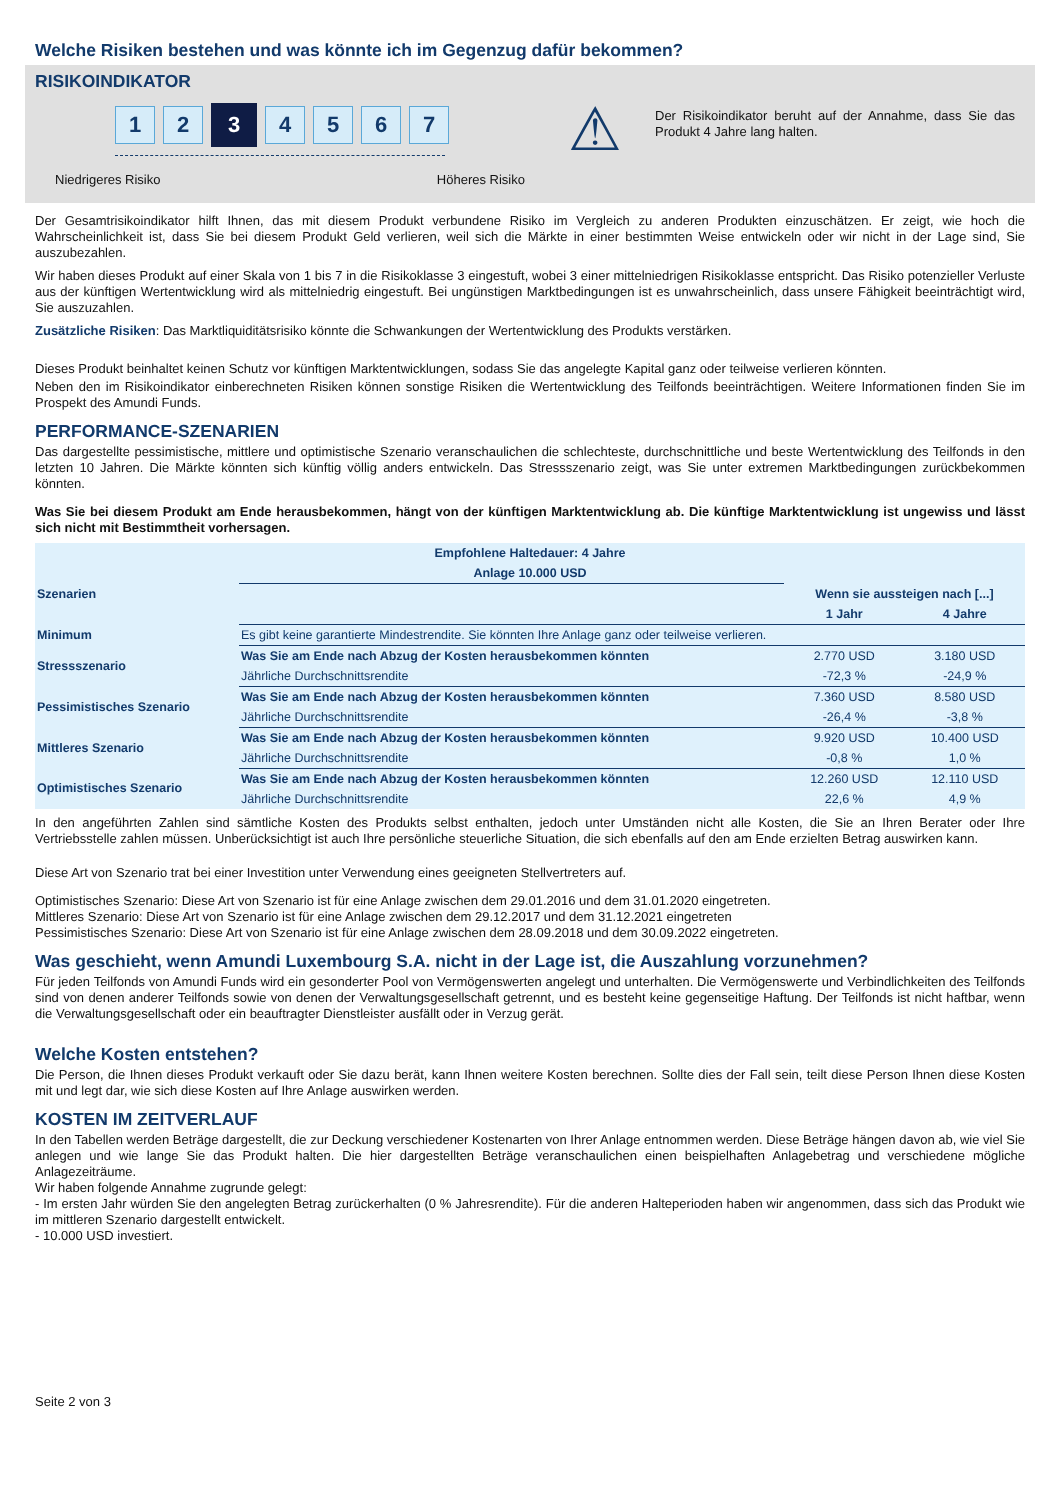Welche Risiken bestehen und was könnte ich im Gegenzug dafür bekommen?
RISIKOINDIKATOR
1 2
3
4 5 6 7
Niedrigeres Risiko Höheres Risiko
⚠
Der Risikoindikator beruht auf der Annahme, dass Sie das Produkt 4 Jahre lang halten.
Der Gesamtrisikoindikator hilft Ihnen, das mit diesem Produkt verbundene Risiko im Vergleich zu anderen Produkten einzuschätzen. Er zeigt, wie hoch die Wahrscheinlichkeit ist, dass Sie bei diesem Produkt Geld verlieren, weil sich die Märkte in einer bestimmten Weise entwickeln oder wir nicht in der Lage sind, Sie auszubezahlen.
Wir haben dieses Produkt auf einer Skala von 1 bis 7 in die Risikoklasse 3 eingestuft, wobei 3 einer mittelniedrigen Risikoklasse entspricht. Das Risiko potenzieller Verluste aus der künftigen Wertentwicklung wird als mittelniedrig eingestuft. Bei ungünstigen Marktbedingungen ist es unwahrscheinlich, dass unsere Fähigkeit beeinträchtigt wird, Sie auszuzahlen.
Zusätzliche Risiken: Das Marktliquiditätsrisiko könnte die Schwankungen der Wertentwicklung des Produkts verstärken.
Dieses Produkt beinhaltet keinen Schutz vor künftigen Marktentwicklungen, sodass Sie das angelegte Kapital ganz oder teilweise verlieren könnten.
Neben den im Risikoindikator einberechneten Risiken können sonstige Risiken die Wertentwicklung des Teilfonds beeinträchtigen. Weitere Informationen finden Sie im Prospekt des Amundi Funds.
PERFORMANCE-SZENARIEN
Das dargestellte pessimistische, mittlere und optimistische Szenario veranschaulichen die schlechteste, durchschnittliche und beste Wertentwicklung des Teilfonds in den letzten 10 Jahren. Die Märkte könnten sich künftig völlig anders entwickeln. Das Stressszenario zeigt, was Sie unter extremen Marktbedingungen zurückbekommen könnten.
Was Sie bei diesem Produkt am Ende herausbekommen, hängt von der künftigen Marktentwicklung ab. Die künftige Marktentwicklung ist ungewiss und lässt sich nicht mit Bestimmtheit vorhersagen.
| Empfohlene Haltedauer: 4 Jahre | | | |
| --- | --- | --- | --- |
| Anlage 10.000 USD | | | |
| Szenarien | | Wenn sie aussteigen nach [...] | |
| | | 1 Jahr | 4 Jahre |
| Minimum | Es gibt keine garantierte Mindestrendite. Sie könnten Ihre Anlage ganz oder teilweise verlieren. | | |
| Stressszenario | Was Sie am Ende nach Abzug der Kosten herausbekommen könnten | 2.770 USD | 3.180 USD |
| | Jährliche Durchschnittsrendite | -72,3 % | -24,9 % |
| Pessimistisches Szenario | Was Sie am Ende nach Abzug der Kosten herausbekommen könnten | 7.360 USD | 8.580 USD |
| | Jährliche Durchschnittsrendite | -26,4 % | -3,8 % |
| Mittleres Szenario | Was Sie am Ende nach Abzug der Kosten herausbekommen könnten | 9.920 USD | 10.400 USD |
| | Jährliche Durchschnittsrendite | -0,8 % | 1,0 % |
| Optimistisches Szenario | Was Sie am Ende nach Abzug der Kosten herausbekommen könnten | 12.260 USD | 12.110 USD |
| | Jährliche Durchschnittsrendite | 22,6 % | 4,9 % |
In den angeführten Zahlen sind sämtliche Kosten des Produkts selbst enthalten, jedoch unter Umständen nicht alle Kosten, die Sie an Ihren Berater oder Ihre Vertriebsstelle zahlen müssen. Unberücksichtigt ist auch Ihre persönliche steuerliche Situation, die sich ebenfalls auf den am Ende erzielten Betrag auswirken kann.
Diese Art von Szenario trat bei einer Investition unter Verwendung eines geeigneten Stellvertreters auf.
Optimistisches Szenario: Diese Art von Szenario ist für eine Anlage zwischen dem 29.01.2016 und dem 31.01.2020 eingetreten.
Mittleres Szenario: Diese Art von Szenario ist für eine Anlage zwischen dem 29.12.2017 und dem 31.12.2021 eingetreten
Pessimistisches Szenario: Diese Art von Szenario ist für eine Anlage zwischen dem 28.09.2018 und dem 30.09.2022 eingetreten.
Was geschieht, wenn Amundi Luxembourg S.A. nicht in der Lage ist, die Auszahlung vorzunehmen?
Für jeden Teilfonds von Amundi Funds wird ein gesonderter Pool von Vermögenswerten angelegt und unterhalten. Die Vermögenswerte und Verbindlichkeiten des Teilfonds sind von denen anderer Teilfonds sowie von denen der Verwaltungsgesellschaft getrennt, und es besteht keine gegenseitige Haftung. Der Teilfonds ist nicht haftbar, wenn die Verwaltungsgesellschaft oder ein beauftragter Dienstleister ausfällt oder in Verzug gerät.
Welche Kosten entstehen?
Die Person, die Ihnen dieses Produkt verkauft oder Sie dazu berät, kann Ihnen weitere Kosten berechnen. Sollte dies der Fall sein, teilt diese Person Ihnen diese Kosten mit und legt dar, wie sich diese Kosten auf Ihre Anlage auswirken werden.
KOSTEN IM ZEITVERLAUF
In den Tabellen werden Beträge dargestellt, die zur Deckung verschiedener Kostenarten von Ihrer Anlage entnommen werden. Diese Beträge hängen davon ab, wie viel Sie anlegen und wie lange Sie das Produkt halten. Die hier dargestellten Beträge veranschaulichen einen beispielhaften Anlagebetrag und verschiedene mögliche Anlagezeiträume.
Wir haben folgende Annahme zugrunde gelegt:
- Im ersten Jahr würden Sie den angelegten Betrag zurückerhalten (0 % Jahresrendite). Für die anderen Halteperioden haben wir angenommen, dass sich das Produkt wie im mittleren Szenario dargestellt entwickelt.
- 10.000 USD investiert.
Seite 2 von 3